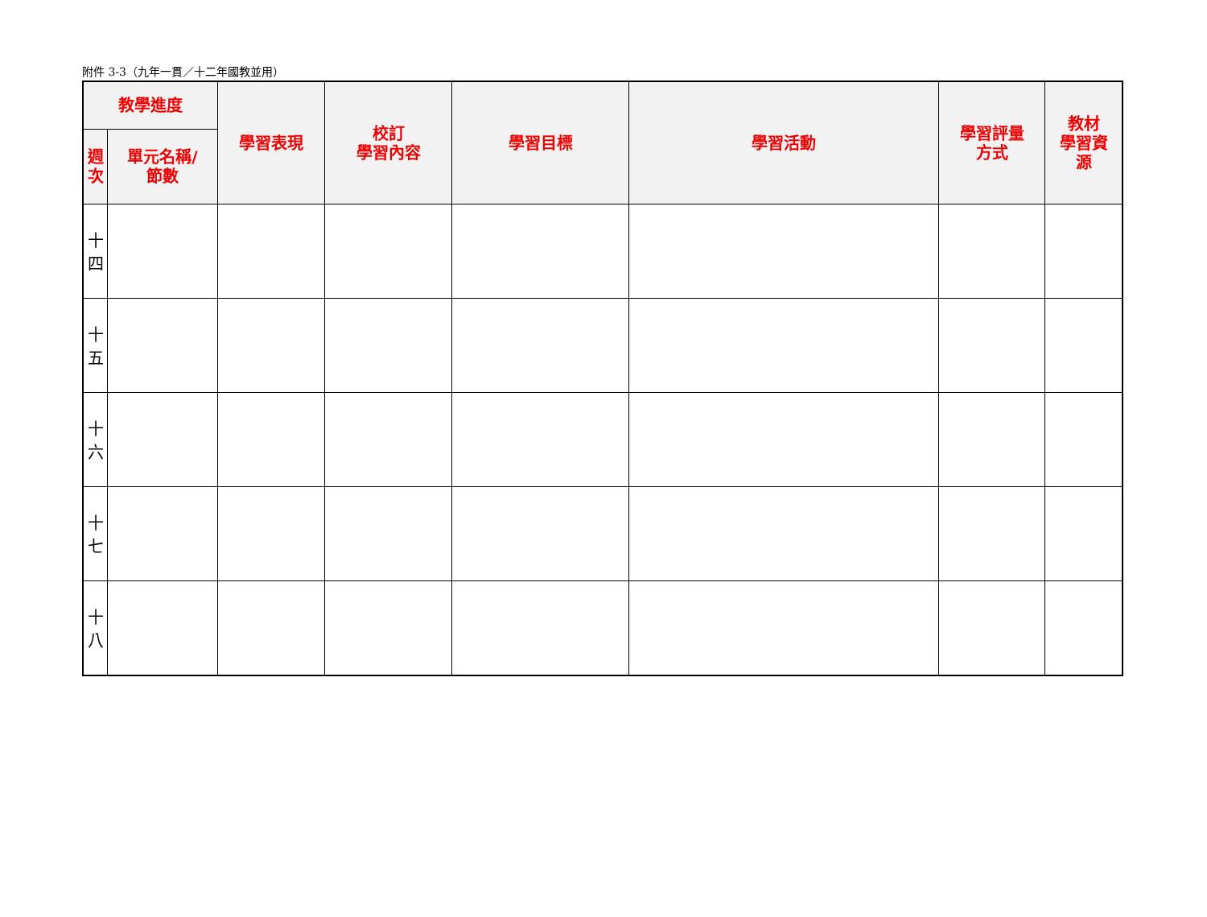附件 3-3（九年一貫／十二年國教並用）
| 教學進度 | | 學習表現 | 校訂 學習內容 | 學習目標 | 學習活動 | 學習評量 方式 | 教材 學習資 源 |
| --- | --- | --- | --- | --- | --- | --- | --- |
| 週 次 | 單元名稱/ 節數 | | | | | | |
| 十 四 | | | | | | | |
| 十 五 | | | | | | | |
| 十 六 | | | | | | | |
| 十 七 | | | | | | | |
| 十 八 | | | | | | | |